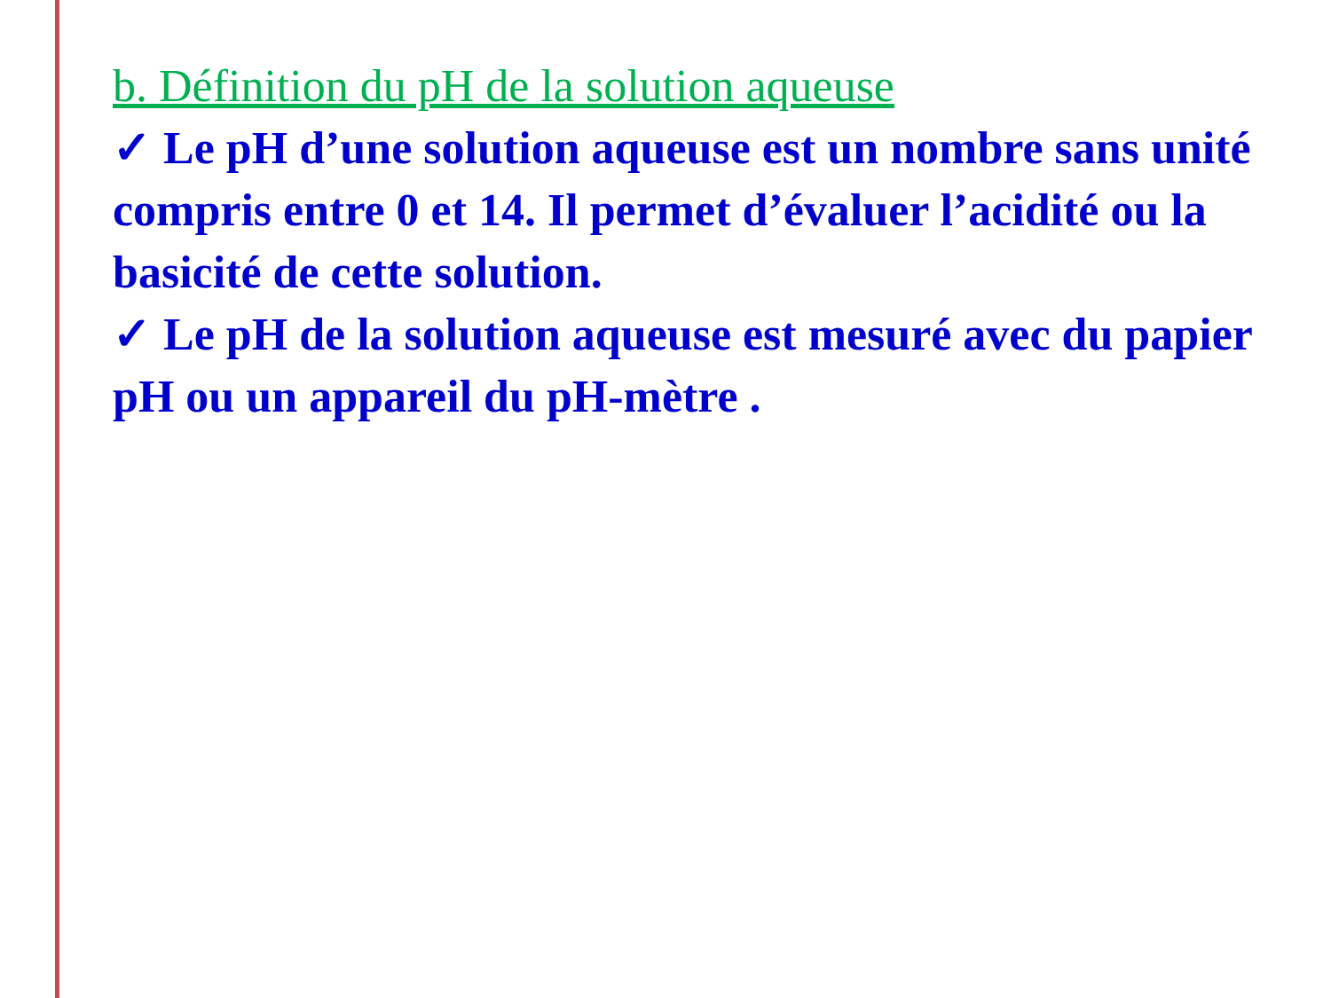b. Définition du pH de la solution aqueuse
✓ Le pH d’une solution aqueuse est un nombre sans unité compris entre 0 et 14. Il permet d’évaluer l’acidité ou la basicité de cette solution.
✓ Le pH de la solution aqueuse est mesuré avec du papier pH ou un appareil du pH-mètre .